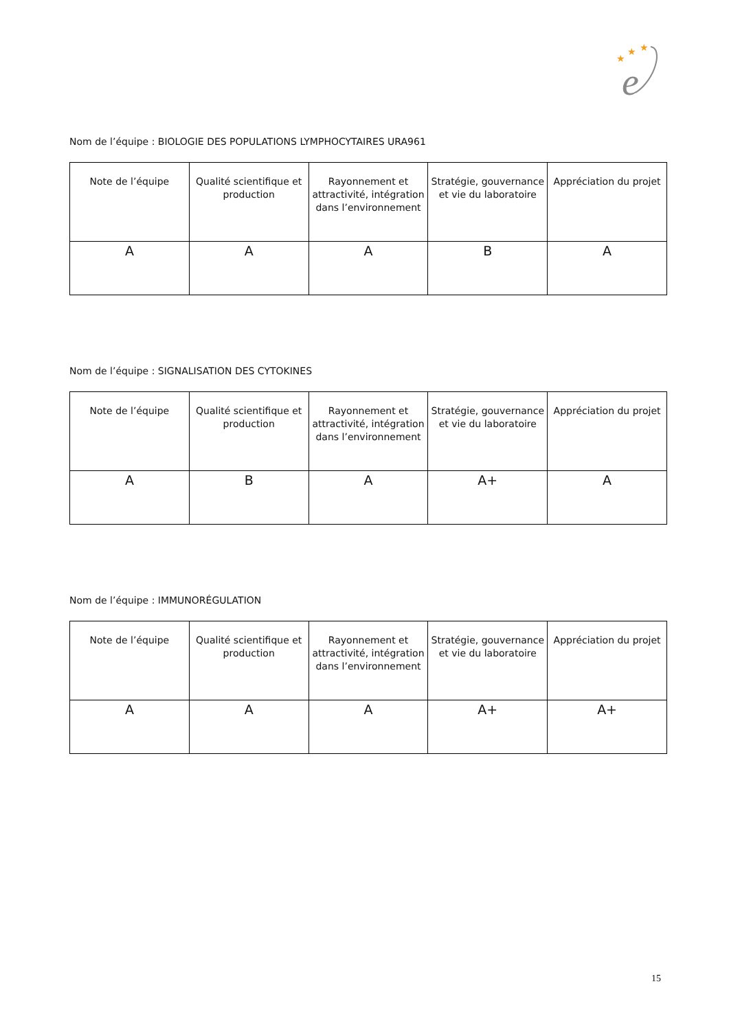★
★
★
e
Nom de l’équipe : BIOLOGIE DES POPULATIONS LYMPHOCYTAIRES URA961
| Note de l’équipe | Qualité scientifique et production | Rayonnement et attractivité, intégration dans l’environnement | Stratégie, gouvernance et vie du laboratoire | Appréciation du projet |
| --- | --- | --- | --- | --- |
| A | A | A | B | A |
Nom de l’équipe : SIGNALISATION DES CYTOKINES
| Note de l’équipe | Qualité scientifique et production | Rayonnement et attractivité, intégration dans l’environnement | Stratégie, gouvernance et vie du laboratoire | Appréciation du projet |
| --- | --- | --- | --- | --- |
| A | B | A | A+ | A |
Nom de l’équipe : IMMUNORÉGULATION
| Note de l’équipe | Qualité scientifique et production | Rayonnement et attractivité, intégration dans l’environnement | Stratégie, gouvernance et vie du laboratoire | Appréciation du projet |
| --- | --- | --- | --- | --- |
| A | A | A | A+ | A+ |
15